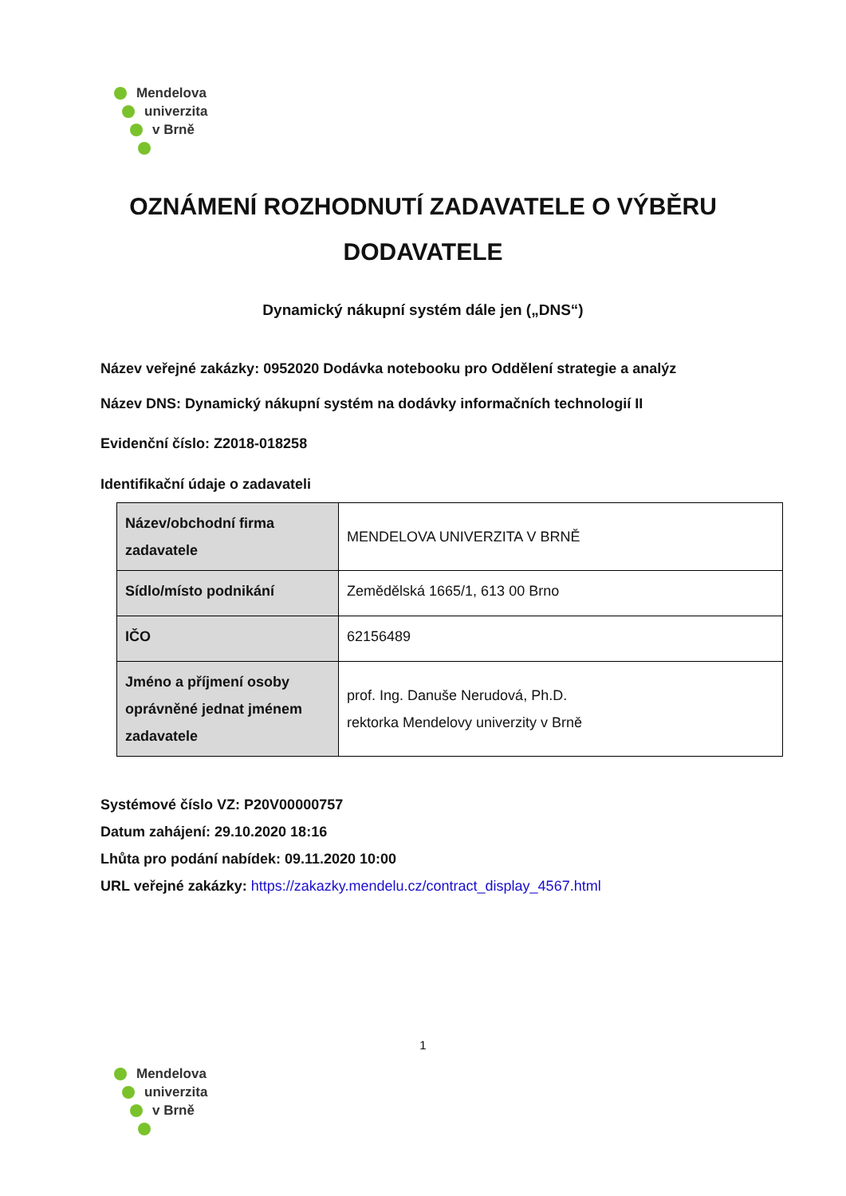Mendelova
univerzita
v Brně
OZNÁMENÍ ROZHODNUTÍ ZADAVATELE O VÝBĚRU
DODAVATELE
Dynamický nákupní systém dále jen („DNS“)
Název veřejné zakázky: 0952020 Dodávka notebooku pro Oddělení strategie a analýz
Název DNS: Dynamický nákupní systém na dodávky informačních technologií II
Evidenční číslo: Z2018-018258
Identifikační údaje o zadavateli
| Název/obchodní firma zadavatele | MENDELOVA UNIVERZITA V BRNĚ |
| Sídlo/místo podnikání | Zemědělská 1665/1, 613 00 Brno |
| IČO | 62156489 |
| Jméno a příjmení osoby oprávněné jednat jménem zadavatele | prof. Ing. Danuše Nerudová, Ph.D. rektorka Mendelovy univerzity v Brně |
Systémové číslo VZ: P20V00000757
Datum zahájení: 29.10.2020 18:16
Lhůta pro podání nabídek: 09.11.2020 10:00
URL veřejné zakázky: https://zakazky.mendelu.cz/contract_display_4567.html
1
Mendelova
univerzita
v Brně